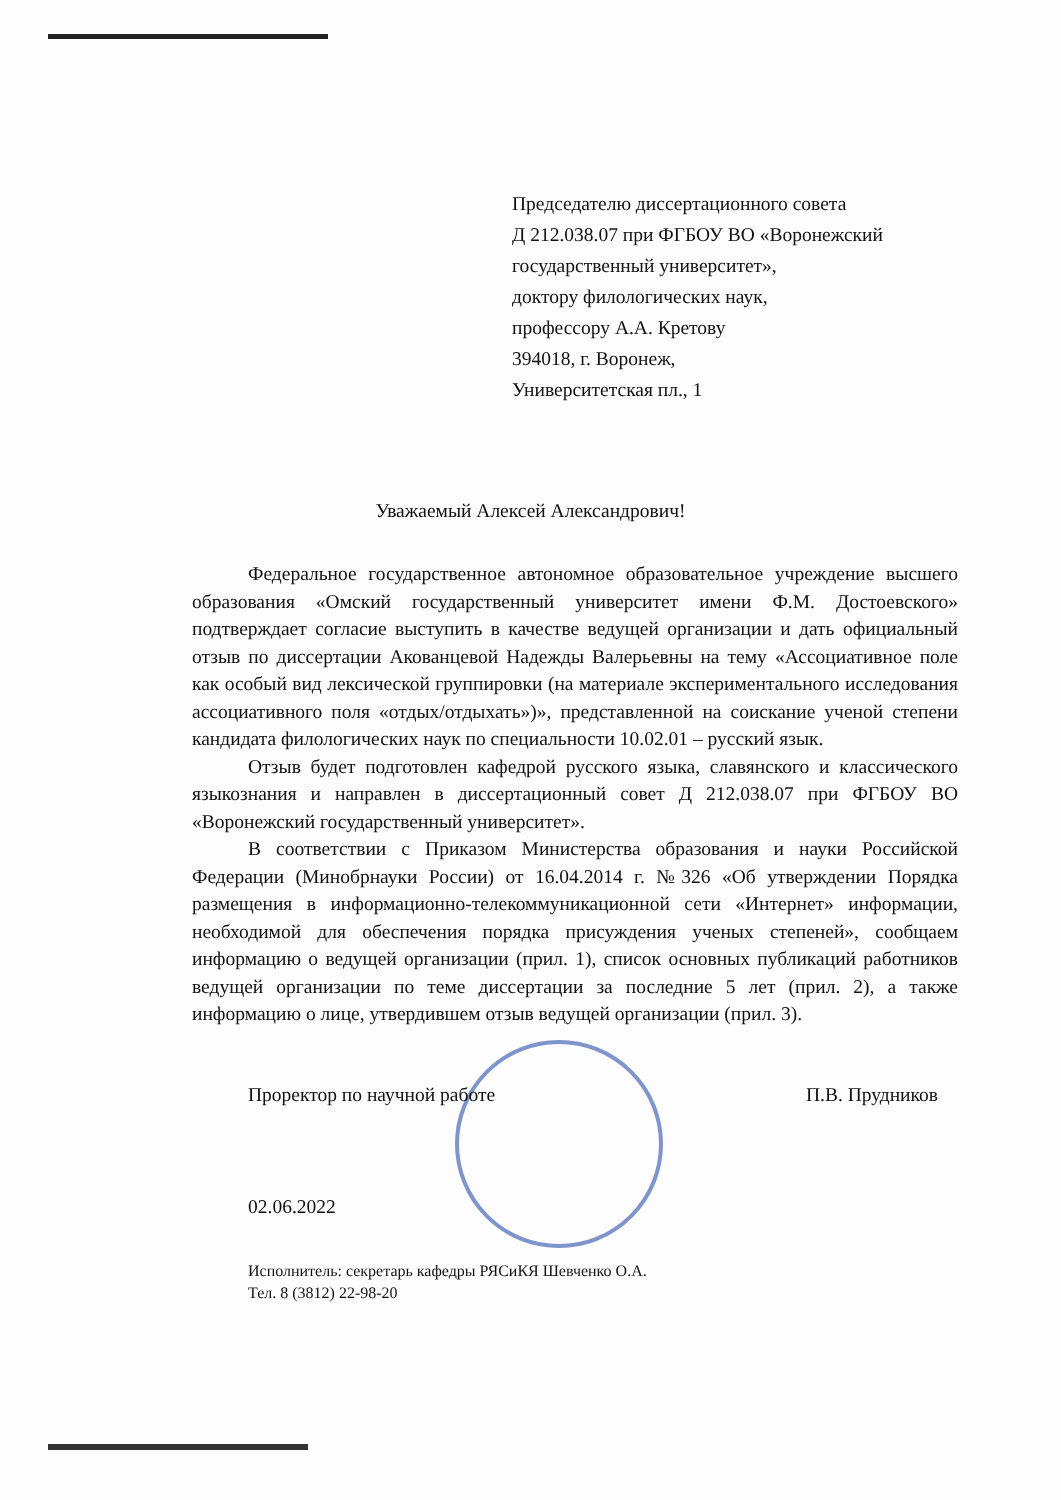Председателю диссертационного совета
Д 212.038.07 при ФГБОУ ВО «Воронежский
государственный университет»,
доктору филологических наук,
профессору А.А. Кретову
394018, г. Воронеж,
Университетская пл., 1
Уважаемый Алексей Александрович!
Федеральное государственное автономное образовательное учреждение высшего образования «Омский государственный университет имени Ф.М. Достоевского» подтверждает согласие выступить в качестве ведущей организации и дать официальный отзыв по диссертации Акованцевой Надежды Валерьевны на тему «Ассоциативное поле как особый вид лексической группировки (на материале экспериментального исследования ассоциативного поля «отдых/отдыхать»)», представленной на соискание ученой степени кандидата филологических наук по специальности 10.02.01 – русский язык.
Отзыв будет подготовлен кафедрой русского языка, славянского и классического языкознания и направлен в диссертационный совет Д 212.038.07 при ФГБОУ ВО «Воронежский государственный университет».
В соответствии с Приказом Министерства образования и науки Российской Федерации (Минобрнауки России) от 16.04.2014 г. №326 «Об утверждении Порядка размещения в информационно-телекоммуникационной сети «Интернет» информации, необходимой для обеспечения порядка присуждения ученых степеней», сообщаем информацию о ведущей организации (прил. 1), список основных публикаций работников ведущей организации по теме диссертации за последние 5 лет (прил. 2), а также информацию о лице, утвердившем отзыв ведущей организации (прил. 3).
Проректор по научной работе П.В. Прудников
02.06.2022
Исполнитель: секретарь кафедры РЯСиКЯ Шевченко О.А.
Тел. 8 (3812) 22-98-20